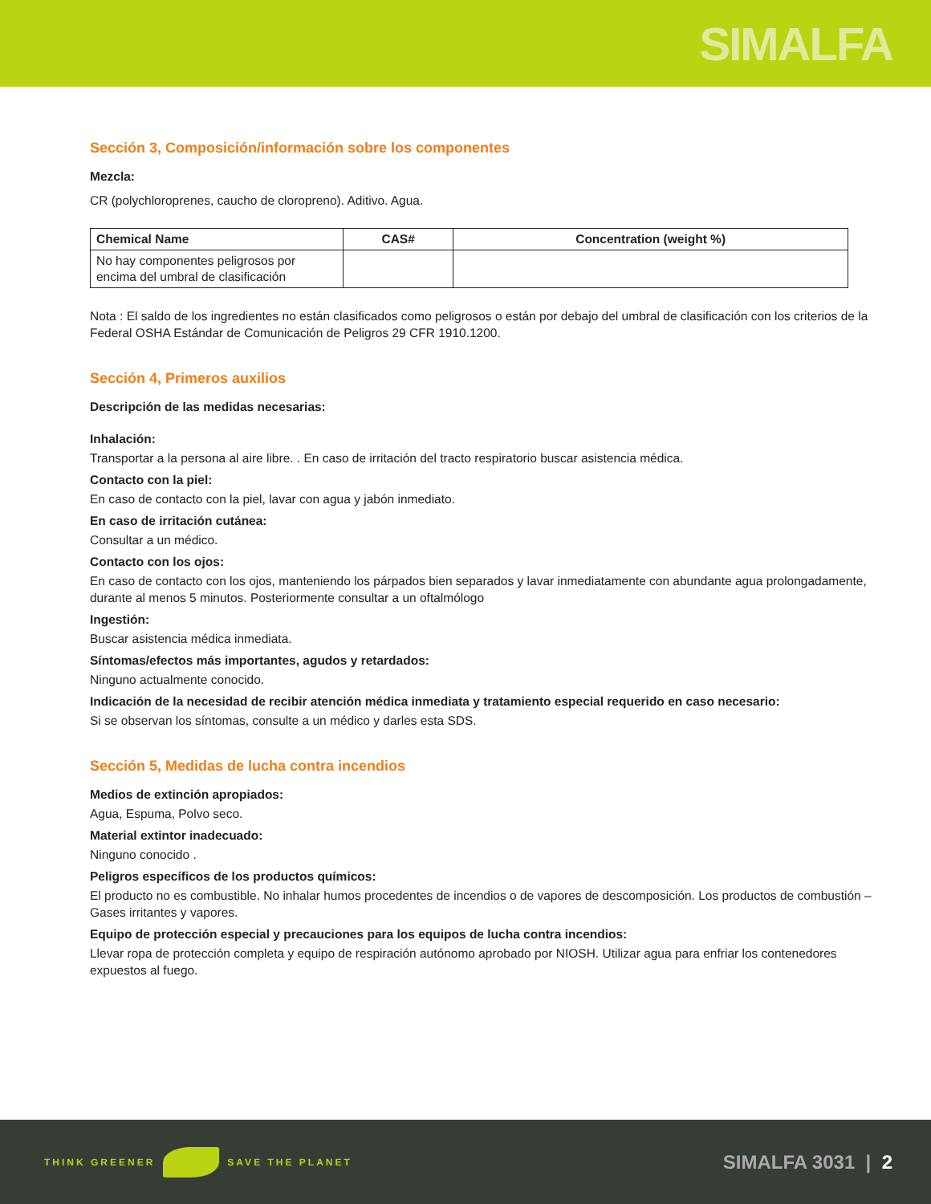SIMALFA
Sección 3, Composición/información sobre los componentes
Mezcla:
CR (polychloroprenes, caucho de cloropreno). Aditivo. Agua.
| Chemical Name | CAS# | Concentration (weight %) |
| --- | --- | --- |
| No hay componentes peligrosos por encima del umbral de clasificación | | |
Nota : El saldo de los ingredientes no están clasificados como peligrosos o están por debajo del umbral de clasificación con los criterios de la Federal OSHA Estándar de Comunicación de Peligros 29 CFR 1910.1200.
Sección 4, Primeros auxilios
Descripción de las medidas necesarias:
Inhalación:
Transportar a la persona al aire libre. . En caso de irritación del tracto respiratorio buscar asistencia médica.
Contacto con la piel:
En caso de contacto con la piel, lavar con agua y jabón inmediato.
En caso de irritación cutánea:
Consultar a un médico.
Contacto con los ojos:
En caso de contacto con los ojos, manteniendo los párpados bien separados y lavar inmediatamente con abundante agua prolongadamente, durante al menos 5 minutos. Posteriormente consultar a un oftalmólogo
Ingestión:
Buscar asistencia médica inmediata.
Síntomas/efectos más importantes, agudos y retardados:
Ninguno actualmente conocido.
Indicación de la necesidad de recibir atención médica inmediata y tratamiento especial requerido en caso necesario:
Si se observan los síntomas, consulte a un médico y darles esta SDS.
Sección 5, Medidas de lucha contra incendios
Medios de extinción apropiados:
Agua, Espuma, Polvo seco.
Material extintor inadecuado:
Ninguno conocido .
Peligros específicos de los productos químicos:
El producto no es combustible. No inhalar humos procedentes de incendios o de vapores de descomposición. Los productos de combustión – Gases irritantes y vapores.
Equipo de protección especial y precauciones para los equipos de lucha contra incendios:
Llevar ropa de protección completa y equipo de respiración autónomo aprobado por NIOSH. Utilizar agua para enfriar los contenedores expuestos al fuego.
THINK GREENER SAVE THE PLANET
SIMALFA 3031 | 2